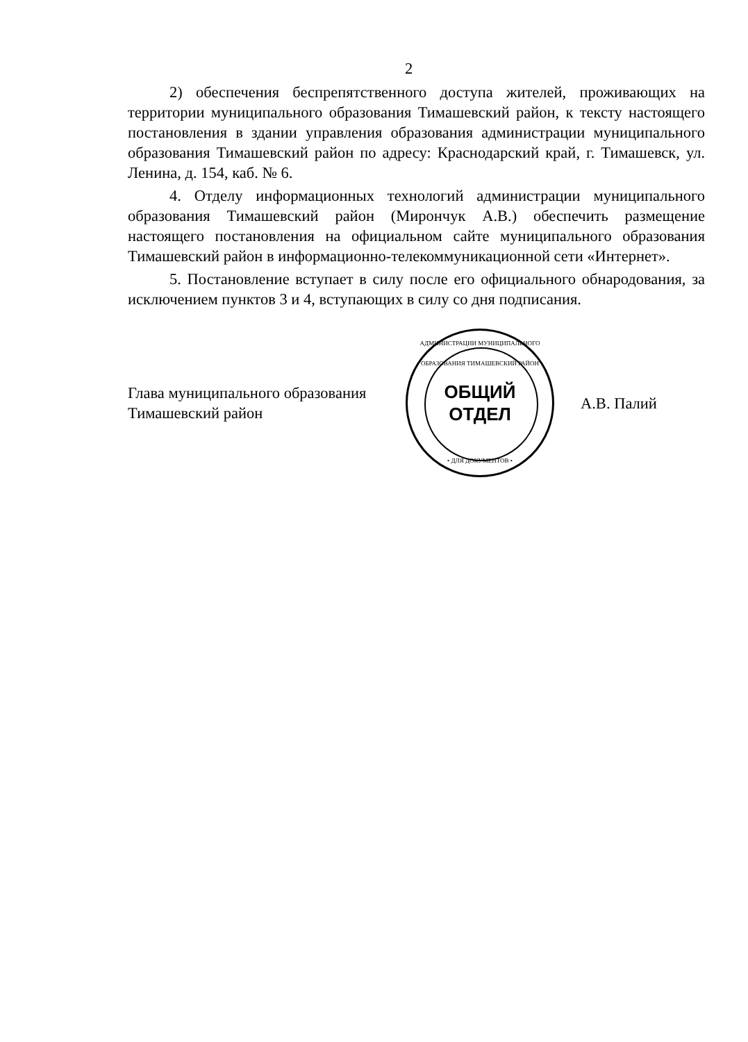2
2) обеспечения беспрепятственного доступа жителей, проживающих на территории муниципального образования Тимашевский район, к тексту настоящего постановления в здании управления образования администрации муниципального образования Тимашевский район по адресу: Краснодарский край, г. Тимашевск, ул. Ленина, д. 154, каб. № 6.
4. Отделу информационных технологий администрации муниципального образования Тимашевский район (Мирончук А.В.) обеспечить размещение настоящего постановления на официальном сайте муниципального образования Тимашевский район в информационно-телекоммуникационной сети «Интернет».
5. Постановление вступает в силу после его официального обнародования, за исключением пунктов 3 и 4, вступающих в силу со дня подписания.
Глава муниципального образования
Тимашевский район
АДМИНИСТРАЦИИ МУНИЦИПАЛЬНОГО ОБРАЗОВАНИЯ ТИМАШЕВСКИЙ РАЙОН
ОБЩИЙ
ОТДЕЛ
• ДЛЯ ДОКУМЕНТОВ •
А.В. Палий